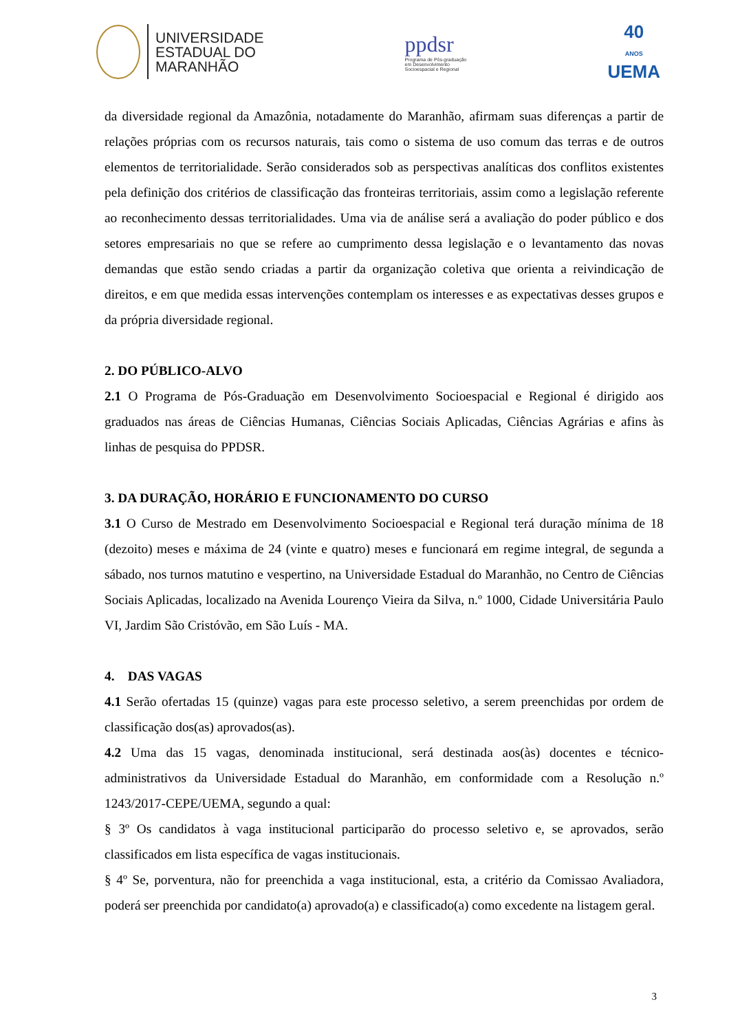UNIVERSIDADE
ESTADUAL DO
MARANHÃO
ppdsr
Programa de Pós-graduação
em Desenvolvimento
Socioespacial e Regional
40
ANOS
UEMA
da diversidade regional da Amazônia, notadamente do Maranhão, afirmam suas diferenças a partir de relações próprias com os recursos naturais, tais como o sistema de uso comum das terras e de outros elementos de territorialidade. Serão considerados sob as perspectivas analíticas dos conflitos existentes pela definição dos critérios de classificação das fronteiras territoriais, assim como a legislação referente ao reconhecimento dessas territorialidades. Uma via de análise será a avaliação do poder público e dos setores empresariais no que se refere ao cumprimento dessa legislação e o levantamento das novas demandas que estão sendo criadas a partir da organização coletiva que orienta a reivindicação de direitos, e em que medida essas intervenções contemplam os interesses e as expectativas desses grupos e da própria diversidade regional.
2. DO PÚBLICO-ALVO
2.1 O Programa de Pós-Graduação em Desenvolvimento Socioespacial e Regional é dirigido aos graduados nas áreas de Ciências Humanas, Ciências Sociais Aplicadas, Ciências Agrárias e afins às linhas de pesquisa do PPDSR.
3. DA DURAÇÃO, HORÁRIO E FUNCIONAMENTO DO CURSO
3.1 O Curso de Mestrado em Desenvolvimento Socioespacial e Regional terá duração mínima de 18 (dezoito) meses e máxima de 24 (vinte e quatro) meses e funcionará em regime integral, de segunda a sábado, nos turnos matutino e vespertino, na Universidade Estadual do Maranhão, no Centro de Ciências Sociais Aplicadas, localizado na Avenida Lourenço Vieira da Silva, n.º 1000, Cidade Universitária Paulo VI, Jardim São Cristóvão, em São Luís - MA.
4. DAS VAGAS
4.1 Serão ofertadas 15 (quinze) vagas para este processo seletivo, a serem preenchidas por ordem de classificação dos(as) aprovados(as).
4.2 Uma das 15 vagas, denominada institucional, será destinada aos(às) docentes e técnico-administrativos da Universidade Estadual do Maranhão, em conformidade com a Resolução n.º 1243/2017-CEPE/UEMA, segundo a qual:
§ 3º Os candidatos à vaga institucional participarão do processo seletivo e, se aprovados, serão classificados em lista específica de vagas institucionais.
§ 4º Se, porventura, não for preenchida a vaga institucional, esta, a critério da Comissao Avaliadora, poderá ser preenchida por candidato(a) aprovado(a) e classificado(a) como excedente na listagem geral.
3